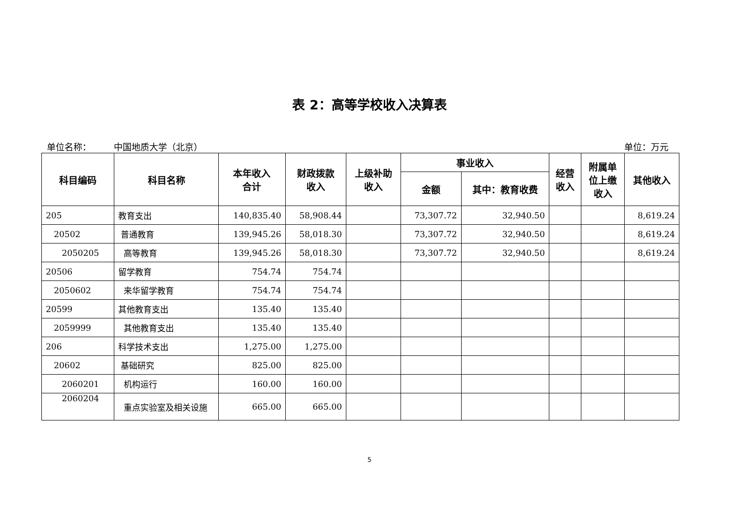表 2：高等学校收入决算表
单位名称： 中国地质大学（北京） 单位：万元
| 科目编码 | 科目名称 | 本年收入 合计 | 财政拨款 收入 | 上级补助 收入 | 事业收入 | | 经营 收入 | 附属单 位上缴 收入 | 其他收入 |
| --- | --- | --- | --- | --- | --- | --- | --- | --- | --- |
| | | | | | 金额 | 其中：教育收费 | | | |
| 205 | 教育支出 | 140,835.40 | 58,908.44 | | 73,307.72 | 32,940.50 | | | 8,619.24 |
| 20502 | 普通教育 | 139,945.26 | 58,018.30 | | 73,307.72 | 32,940.50 | | | 8,619.24 |
| 2050205 | 高等教育 | 139,945.26 | 58,018.30 | | 73,307.72 | 32,940.50 | | | 8,619.24 |
| 20506 | 留学教育 | 754.74 | 754.74 | | | | | | |
| 2050602 | 来华留学教育 | 754.74 | 754.74 | | | | | | |
| 20599 | 其他教育支出 | 135.40 | 135.40 | | | | | | |
| 2059999 | 其他教育支出 | 135.40 | 135.40 | | | | | | |
| 206 | 科学技术支出 | 1,275.00 | 1,275.00 | | | | | | |
| 20602 | 基础研究 | 825.00 | 825.00 | | | | | | |
| 2060201 | 机构运行 | 160.00 | 160.00 | | | | | | |
| 2060204 | 重点实验室及相关设施 | 665.00 | 665.00 | | | | | | |
5